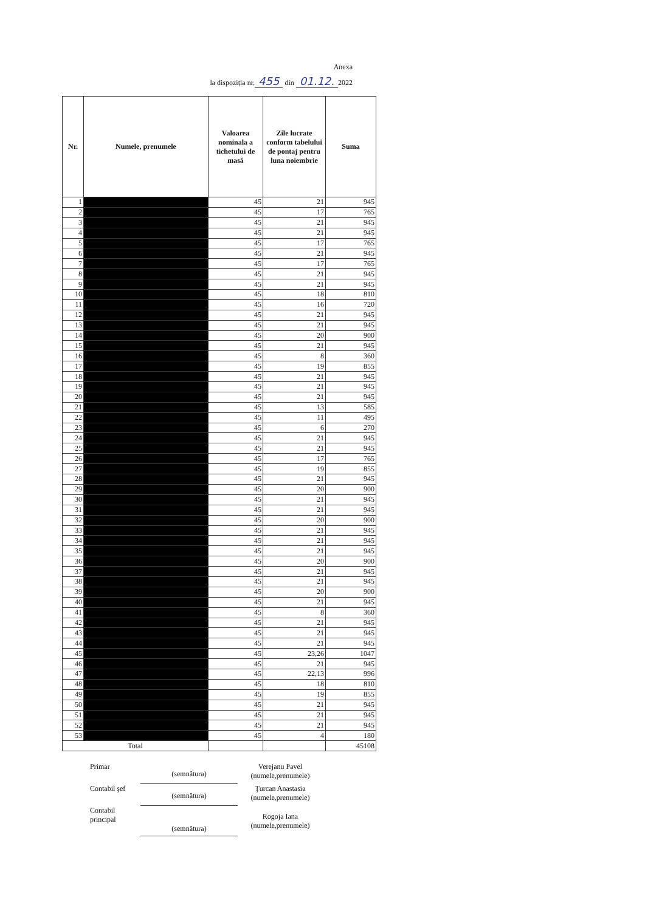Anexa
la dispoziția nr. 455 din 01.12. 2022
| Nr. | Numele, prenumele | Valoarea nominala a tichetului de masă | Zile lucrate conform tabelului de pontaj pentru luna noiembrie | Suma |
| --- | --- | --- | --- | --- |
| 1 | | 45 | 21 | 945 |
| 2 | | 45 | 17 | 765 |
| 3 | | 45 | 21 | 945 |
| 4 | | 45 | 21 | 945 |
| 5 | | 45 | 17 | 765 |
| 6 | | 45 | 21 | 945 |
| 7 | | 45 | 17 | 765 |
| 8 | | 45 | 21 | 945 |
| 9 | | 45 | 21 | 945 |
| 10 | | 45 | 18 | 810 |
| 11 | | 45 | 16 | 720 |
| 12 | | 45 | 21 | 945 |
| 13 | | 45 | 21 | 945 |
| 14 | | 45 | 20 | 900 |
| 15 | | 45 | 21 | 945 |
| 16 | | 45 | 8 | 360 |
| 17 | | 45 | 19 | 855 |
| 18 | | 45 | 21 | 945 |
| 19 | | 45 | 21 | 945 |
| 20 | | 45 | 21 | 945 |
| 21 | | 45 | 13 | 585 |
| 22 | | 45 | 11 | 495 |
| 23 | | 45 | 6 | 270 |
| 24 | | 45 | 21 | 945 |
| 25 | | 45 | 21 | 945 |
| 26 | | 45 | 17 | 765 |
| 27 | | 45 | 19 | 855 |
| 28 | | 45 | 21 | 945 |
| 29 | | 45 | 20 | 900 |
| 30 | | 45 | 21 | 945 |
| 31 | | 45 | 21 | 945 |
| 32 | | 45 | 20 | 900 |
| 33 | | 45 | 21 | 945 |
| 34 | | 45 | 21 | 945 |
| 35 | | 45 | 21 | 945 |
| 36 | | 45 | 20 | 900 |
| 37 | | 45 | 21 | 945 |
| 38 | | 45 | 21 | 945 |
| 39 | | 45 | 20 | 900 |
| 40 | | 45 | 21 | 945 |
| 41 | | 45 | 8 | 360 |
| 42 | | 45 | 21 | 945 |
| 43 | | 45 | 21 | 945 |
| 44 | | 45 | 21 | 945 |
| 45 | | 45 | 23,26 | 1047 |
| 46 | | 45 | 21 | 945 |
| 47 | | 45 | 22,13 | 996 |
| 48 | | 45 | 18 | 810 |
| 49 | | 45 | 19 | 855 |
| 50 | | 45 | 21 | 945 |
| 51 | | 45 | 21 | 945 |
| 52 | | 45 | 21 | 945 |
| 53 | | 45 | 4 | 180 |
| Total | | | | 45108 |
Primar
(semnătura)
Verejanu Pavel
(numele,prenumele)
Contabil şef
(semnătura)
Ţurcan Anastasia
(numele,prenumele)
Contabil principal
(semnătura)
Rogoja Iana
(numele,prenumele)